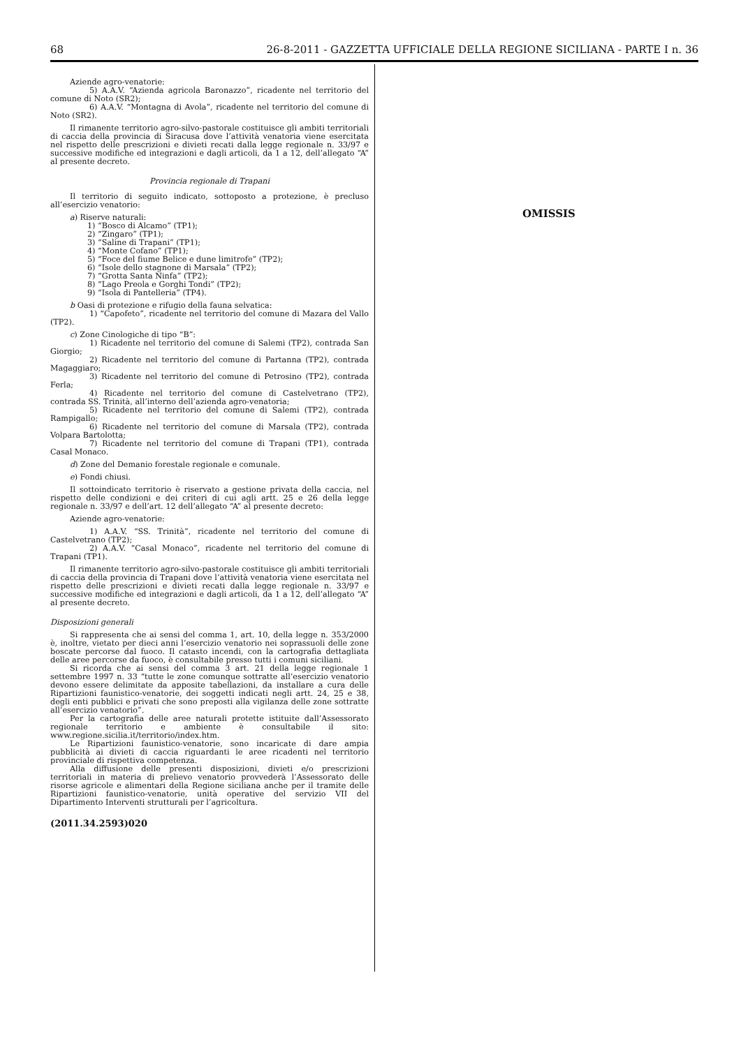68 26-8-2011 - GAZZETTA UFFICIALE DELLA REGIONE SICILIANA - PARTE I n. 36
Aziende agro-venatorie:
5) A.A.V. “Azienda agricola Baronazzo”, ricadente nel territorio del comune di Noto (SR2);
6) A.A.V. “Montagna di Avola”, ricadente nel territorio del comune di Noto (SR2).
Il rimanente territorio agro-silvo-pastorale costituisce gli ambiti territoriali di caccia della provincia di Siracusa dove l’attività venatoria viene esercitata nel rispetto delle prescrizioni e divieti recati dalla legge regionale n. 33/97 e successive modifiche ed integrazioni e dagli articoli, da 1 a 12, dell’allegato “A” al presente decreto.
Provincia regionale di Trapani
Il territorio di seguito indicato, sottoposto a protezione, è precluso all’esercizio venatorio:
a) Riserve naturali:
1) “Bosco di Alcamo” (TP1);
2) “Zingaro” (TP1);
3) “Saline di Trapani” (TP1);
4) “Monte Cofano” (TP1);
5) “Foce del fiume Belice e dune limitrofe” (TP2);
6) “Isole dello stagnone di Marsala” (TP2);
7) “Grotta Santa Ninfa” (TP2);
8) “Lago Preola e Gorghi Tondi” (TP2);
9) “Isola di Pantelleria” (TP4).
b Oasi di protezione e rifugio della fauna selvatica:
1) “Capofeto”, ricadente nel territorio del comune di Mazara del Vallo (TP2).
c) Zone Cinologiche di tipo “B”:
1) Ricadente nel territorio del comune di Salemi (TP2), contrada San Giorgio;
2) Ricadente nel territorio del comune di Partanna (TP2), contrada Magaggiaro;
3) Ricadente nel territorio del comune di Petrosino (TP2), contrada Ferla;
4) Ricadente nel territorio del comune di Castelvetrano (TP2), contrada SS. Trinità, all’interno dell’azienda agro-venatoria;
5) Ricadente nel territorio del comune di Salemi (TP2), contrada Rampigallo;
6) Ricadente nel territorio del comune di Marsala (TP2), contrada Volpara Bartolotta;
7) Ricadente nel territorio del comune di Trapani (TP1), contrada Casal Monaco.
d) Zone del Demanio forestale regionale e comunale.
e) Fondi chiusi.
Il sottoindicato territorio è riservato a gestione privata della caccia, nel rispetto delle condizioni e dei criteri di cui agli artt. 25 e 26 della legge regionale n. 33/97 e dell’art. 12 dell’allegato “A” al presente decreto:
Aziende agro-venatorie:
1) A.A.V. “SS. Trinità”, ricadente nel territorio del comune di Castelvetrano (TP2);
2) A.A.V. “Casal Monaco”, ricadente nel territorio del comune di Trapani (TP1).
Il rimanente territorio agro-silvo-pastorale costituisce gli ambiti territoriali di caccia della provincia di Trapani dove l’attività venatoria viene esercitata nel rispetto delle prescrizioni e divieti recati dalla legge regionale n. 33/97 e successive modifiche ed integrazioni e dagli articoli, da 1 a 12, dell’allegato “A” al presente decreto.
Disposizioni generali
Si rappresenta che ai sensi del comma 1, art. 10, della legge n. 353/2000 è, inoltre, vietato per dieci anni l’esercizio venatorio nei soprassuoli delle zone boscate percorse dal fuoco. Il catasto incendi, con la cartografia dettagliata delle aree percorse da fuoco, è consultabile presso tutti i comuni siciliani.
Si ricorda che ai sensi del comma 3 art. 21 della legge regionale 1 settembre 1997 n. 33 “tutte le zone comunque sottratte all’esercizio venatorio devono essere delimitate da apposite tabellazioni, da installare a cura delle Ripartizioni faunistico-venatorie, dei soggetti indicati negli artt. 24, 25 e 38, degli enti pubblici e privati che sono preposti alla vigilanza delle zone sottratte all’esercizio venatorio”.
Per la cartografia delle aree naturali protette istituite dall’Assessorato regionale territorio e ambiente è consultabile il sito: www.regione.sicilia.it/territorio/index.htm.
Le Ripartizioni faunistico-venatorie, sono incaricate di dare ampia pubblicità ai divieti di caccia riguardanti le aree ricadenti nel territorio provinciale di rispettiva competenza.
Alla diffusione delle presenti disposizioni, divieti e/o prescrizioni territoriali in materia di prelievo venatorio provvederà l’Assessorato delle risorse agricole e alimentari della Regione siciliana anche per il tramite delle Ripartizioni faunistico-venatorie, unità operative del servizio VII del Dipartimento Interventi strutturali per l’agricoltura.
(2011.34.2593)020
OMISSIS